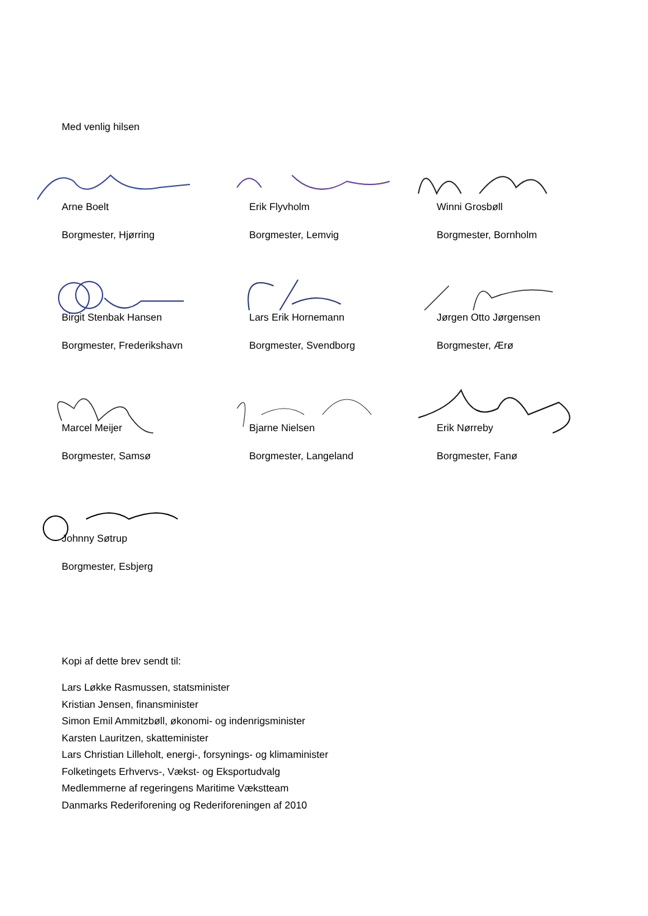Med venlig hilsen
Arne Boelt
Borgmester, Hjørring
Erik Flyvholm
Borgmester, Lemvig
Winni Grosbøll
Borgmester, Bornholm
Birgit Stenbak Hansen
Borgmester, Frederikshavn
Lars Erik Hornemann
Borgmester, Svendborg
Jørgen Otto Jørgensen
Borgmester, Ærø
Marcel Meijer
Borgmester, Samsø
Bjarne Nielsen
Borgmester, Langeland
Erik Nørreby
Borgmester, Fanø
Johnny Søtrup
Borgmester, Esbjerg
Kopi af dette brev sendt til:
Lars Løkke Rasmussen, statsminister
Kristian Jensen, finansminister
Simon Emil Ammitzbøll, økonomi- og indenrigsminister
Karsten Lauritzen, skatteminister
Lars Christian Lilleholt, energi-, forsynings- og klimaminister
Folketingets Erhvervs-, Vækst- og Eksportudvalg
Medlemmerne af regeringens Maritime Vækstteam
Danmarks Rederiforening og Rederiforeningen af 2010